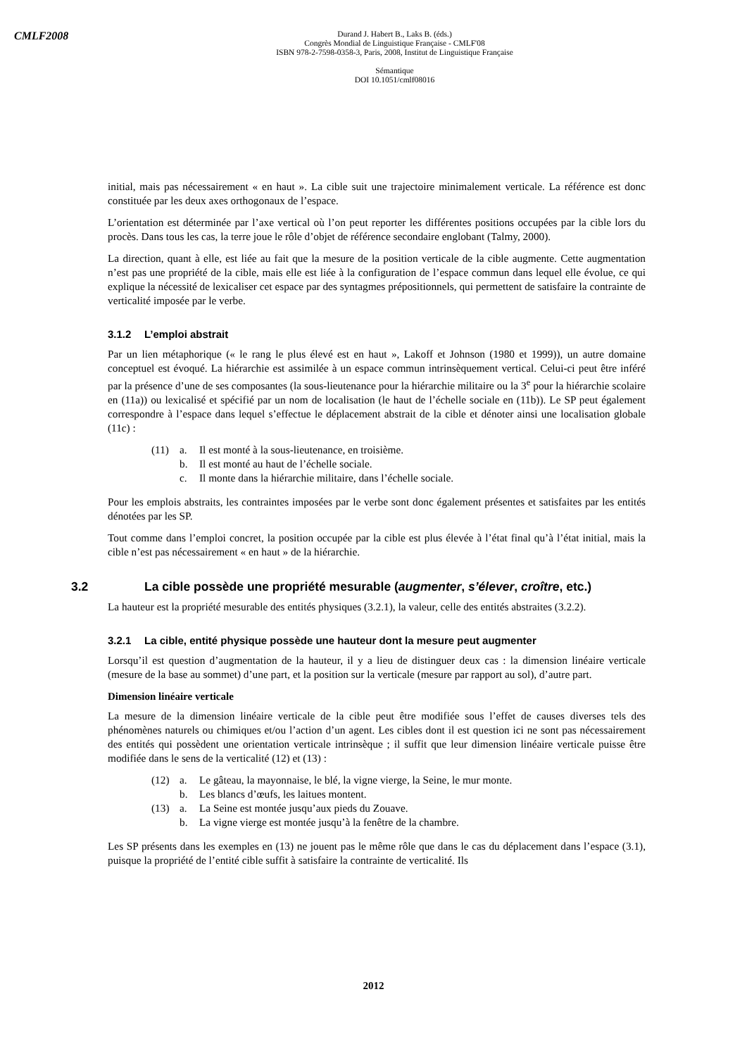CMLF2008
Durand J. Habert B., Laks B. (éds.)
Congrès Mondial de Linguistique Française - CMLF'08
ISBN 978-2-7598-0358-3, Paris, 2008, Institut de Linguistique Française
Sémantique
DOI 10.1051/cmlf08016
initial, mais pas nécessairement « en haut ». La cible suit une trajectoire minimalement verticale. La référence est donc constituée par les deux axes orthogonaux de l’espace.
L’orientation est déterminée par l’axe vertical où l’on peut reporter les différentes positions occupées par la cible lors du procès. Dans tous les cas, la terre joue le rôle d’objet de référence secondaire englobant (Talmy, 2000).
La direction, quant à elle, est liée au fait que la mesure de la position verticale de la cible augmente. Cette augmentation n’est pas une propriété de la cible, mais elle est liée à la configuration de l’espace commun dans lequel elle évolue, ce qui explique la nécessité de lexicaliser cet espace par des syntagmes prépositionnels, qui permettent de satisfaire la contrainte de verticalité imposée par le verbe.
3.1.2 L’emploi abstrait
Par un lien métaphorique (« le rang le plus élevé est en haut », Lakoff et Johnson (1980 et 1999)), un autre domaine conceptuel est évoqué. La hiérarchie est assimilée à un espace commun intrinsèquement vertical. Celui-ci peut être inféré par la présence d’une de ses composantes (la sous-lieutenance pour la hiérarchie militaire ou la 3<sup>e</sup> pour la hiérarchie scolaire en (11a)) ou lexicalisé et spécifié par un nom de localisation (le haut de l’échelle sociale en (11b)). Le SP peut également correspondre à l’espace dans lequel s’effectue le déplacement abstrait de la cible et dénoter ainsi une localisation globale (11c) :
(11) a. Il est monté à la sous-lieutenance, en troisième.
b. Il est monté au haut de l’échelle sociale.
c. Il monte dans la hiérarchie militaire, dans l’échelle sociale.
Pour les emplois abstraits, les contraintes imposées par le verbe sont donc également présentes et satisfaites par les entités dénotées par les SP.
Tout comme dans l’emploi concret, la position occupée par la cible est plus élevée à l’état final qu’à l’état initial, mais la cible n’est pas nécessairement « en haut » de la hiérarchie.
3.2 La cible possède une propriété mesurable (augmenter, s’élever, croître, etc.)
La hauteur est la propriété mesurable des entités physiques (3.2.1), la valeur, celle des entités abstraites (3.2.2).
3.2.1 La cible, entité physique possède une hauteur dont la mesure peut augmenter
Lorsqu’il est question d’augmentation de la hauteur, il y a lieu de distinguer deux cas : la dimension linéaire verticale (mesure de la base au sommet) d’une part, et la position sur la verticale (mesure par rapport au sol), d’autre part.
Dimension linéaire verticale
La mesure de la dimension linéaire verticale de la cible peut être modifiée sous l’effet de causes diverses tels des phénomènes naturels ou chimiques et/ou l’action d’un agent. Les cibles dont il est question ici ne sont pas nécessairement des entités qui possèdent une orientation verticale intrinsèque ; il suffit que leur dimension linéaire verticale puisse être modifiée dans le sens de la verticalité (12) et (13) :
(12) a. Le gâteau, la mayonnaise, le blé, la vigne vierge, la Seine, le mur monte.
b. Les blancs d’œufs, les laitues montent.
(13) a. La Seine est montée jusqu’aux pieds du Zouave.
b. La vigne vierge est montée jusqu’à la fenêtre de la chambre.
Les SP présents dans les exemples en (13) ne jouent pas le même rôle que dans le cas du déplacement dans l’espace (3.1), puisque la propriété de l’entité cible suffit à satisfaire la contrainte de verticalité. Ils
2012